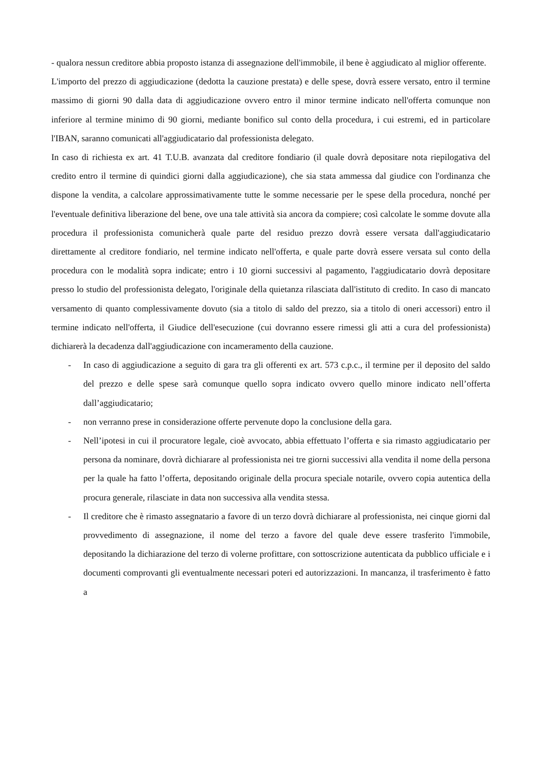- qualora nessun creditore abbia proposto istanza di assegnazione dell'immobile, il bene è aggiudicato al miglior offerente.
L'importo del prezzo di aggiudicazione (dedotta la cauzione prestata) e delle spese, dovrà essere versato, entro il termine massimo di giorni 90 dalla data di aggiudicazione ovvero entro il minor termine indicato nell'offerta comunque non inferiore al termine minimo di 90 giorni, mediante bonifico sul conto della procedura, i cui estremi, ed in particolare l'IBAN, saranno comunicati all'aggiudicatario dal professionista delegato.
In caso di richiesta ex art. 41 T.U.B. avanzata dal creditore fondiario (il quale dovrà depositare nota riepilogativa del credito entro il termine di quindici giorni dalla aggiudicazione), che sia stata ammessa dal giudice con l'ordinanza che dispone la vendita, a calcolare approssimativamente tutte le somme necessarie per le spese della procedura, nonché per l'eventuale definitiva liberazione del bene, ove una tale attività sia ancora da compiere; così calcolate le somme dovute alla procedura il professionista comunicherà quale parte del residuo prezzo dovrà essere versata dall'aggiudicatario direttamente al creditore fondiario, nel termine indicato nell'offerta, e quale parte dovrà essere versata sul conto della procedura con le modalità sopra indicate; entro i 10 giorni successivi al pagamento, l'aggiudicatario dovrà depositare presso lo studio del professionista delegato, l'originale della quietanza rilasciata dall'istituto di credito. In caso di mancato versamento di quanto complessivamente dovuto (sia a titolo di saldo del prezzo, sia a titolo di oneri accessori) entro il termine indicato nell'offerta, il Giudice dell'esecuzione (cui dovranno essere rimessi gli atti a cura del professionista) dichiarerà la decadenza dall'aggiudicazione con incameramento della cauzione.
- In caso di aggiudicazione a seguito di gara tra gli offerenti ex art. 573 c.p.c., il termine per il deposito del saldo del prezzo e delle spese sarà comunque quello sopra indicato ovvero quello minore indicato nell’offerta dall’aggiudicatario;
- non verranno prese in considerazione offerte pervenute dopo la conclusione della gara.
- Nell’ipotesi in cui il procuratore legale, cioè avvocato, abbia effettuato l’offerta e sia rimasto aggiudicatario per persona da nominare, dovrà dichiarare al professionista nei tre giorni successivi alla vendita il nome della persona per la quale ha fatto l’offerta, depositando originale della procura speciale notarile, ovvero copia autentica della procura generale, rilasciate in data non successiva alla vendita stessa.
- Il creditore che è rimasto assegnatario a favore di un terzo dovrà dichiarare al professionista, nei cinque giorni dal provvedimento di assegnazione, il nome del terzo a favore del quale deve essere trasferito l'immobile, depositando la dichiarazione del terzo di volerne profittare, con sottoscrizione autenticata da pubblico ufficiale e i documenti comprovanti gli eventualmente necessari poteri ed autorizzazioni. In mancanza, il trasferimento è fatto a